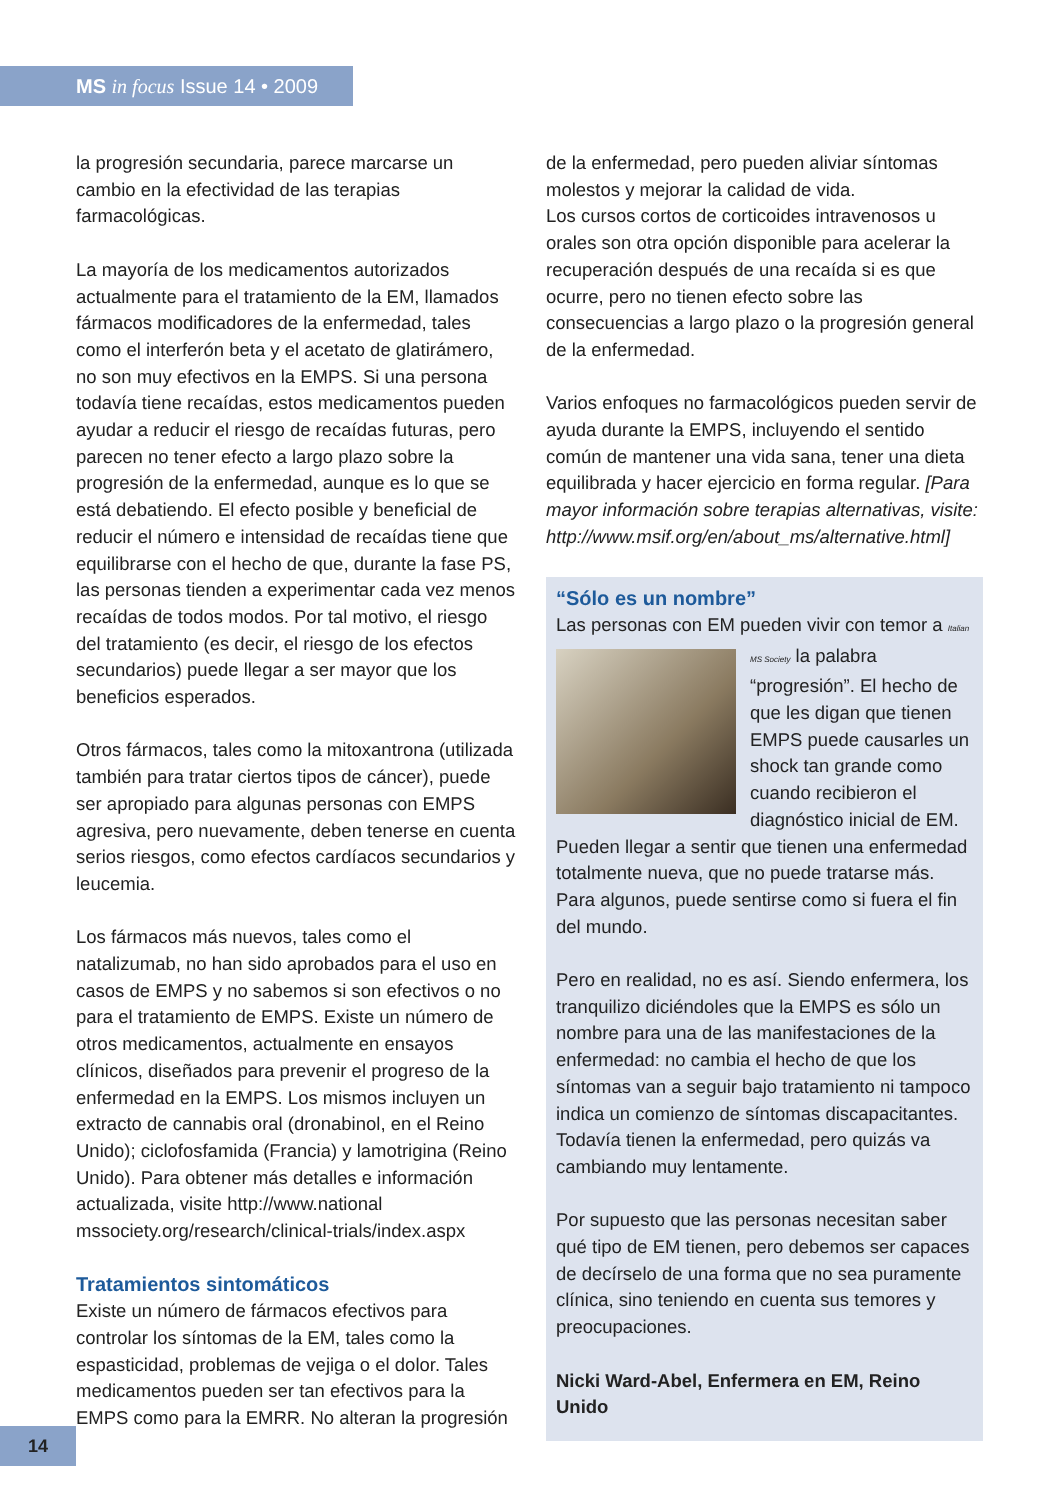MS in focus Issue 14 • 2009
la progresión secundaria, parece marcarse un cambio en la efectividad de las terapias farmacológicas.
La mayoría de los medicamentos autorizados actualmente para el tratamiento de la EM, llamados fármacos modificadores de la enfermedad, tales como el interferón beta y el acetato de glatirámero, no son muy efectivos en la EMPS. Si una persona todavía tiene recaídas, estos medicamentos pueden ayudar a reducir el riesgo de recaídas futuras, pero parecen no tener efecto a largo plazo sobre la progresión de la enfermedad, aunque es lo que se está debatiendo. El efecto posible y beneficial de reducir el número e intensidad de recaídas tiene que equilibrarse con el hecho de que, durante la fase PS, las personas tienden a experimentar cada vez menos recaídas de todos modos. Por tal motivo, el riesgo del tratamiento (es decir, el riesgo de los efectos secundarios) puede llegar a ser mayor que los beneficios esperados.
Otros fármacos, tales como la mitoxantrona (utilizada también para tratar ciertos tipos de cáncer), puede ser apropiado para algunas personas con EMPS agresiva, pero nuevamente, deben tenerse en cuenta serios riesgos, como efectos cardíacos secundarios y leucemia.
Los fármacos más nuevos, tales como el natalizumab, no han sido aprobados para el uso en casos de EMPS y no sabemos si son efectivos o no para el tratamiento de EMPS. Existe un número de otros medicamentos, actualmente en ensayos clínicos, diseñados para prevenir el progreso de la enfermedad en la EMPS. Los mismos incluyen un extracto de cannabis oral (dronabinol, en el Reino Unido); ciclofosfamida (Francia) y lamotrigina (Reino Unido). Para obtener más detalles e información actualizada, visite http://www.national mssociety.org/research/clinical-trials/index.aspx
Tratamientos sintomáticos
Existe un número de fármacos efectivos para controlar los síntomas de la EM, tales como la espasticidad, problemas de vejiga o el dolor. Tales medicamentos pueden ser tan efectivos para la EMPS como para la EMRR. No alteran la progresión
de la enfermedad, pero pueden aliviar síntomas molestos y mejorar la calidad de vida.
Los cursos cortos de corticoides intravenosos u orales son otra opción disponible para acelerar la recuperación después de una recaída si es que ocurre, pero no tienen efecto sobre las consecuencias a largo plazo o la progresión general de la enfermedad.
Varios enfoques no farmacológicos pueden servir de ayuda durante la EMPS, incluyendo el sentido común de mantener una vida sana, tener una dieta equilibrada y hacer ejercicio en forma regular. [Para mayor información sobre terapias alternativas, visite: http://www.msif.org/en/about_ms/alternative.html]
“Sólo es un nombre”
Las personas con EM pueden vivir con temor a Italian MS Society la palabra “progresión”. El hecho de que les digan que tienen EMPS puede causarles un shock tan grande como cuando recibieron el diagnóstico inicial de EM. Pueden llegar a sentir que tienen una enfermedad totalmente nueva, que no puede tratarse más. Para algunos, puede sentirse como si fuera el fin del mundo.
Pero en realidad, no es así. Siendo enfermera, los tranquilizo diciéndoles que la EMPS es sólo un nombre para una de las manifestaciones de la enfermedad: no cambia el hecho de que los síntomas van a seguir bajo tratamiento ni tampoco indica un comienzo de síntomas discapacitantes. Todavía tienen la enfermedad, pero quizás va cambiando muy lentamente.
Por supuesto que las personas necesitan saber qué tipo de EM tienen, pero debemos ser capaces de decírselo de una forma que no sea puramente clínica, sino teniendo en cuenta sus temores y preocupaciones.
Nicki Ward-Abel, Enfermera en EM, Reino Unido
14